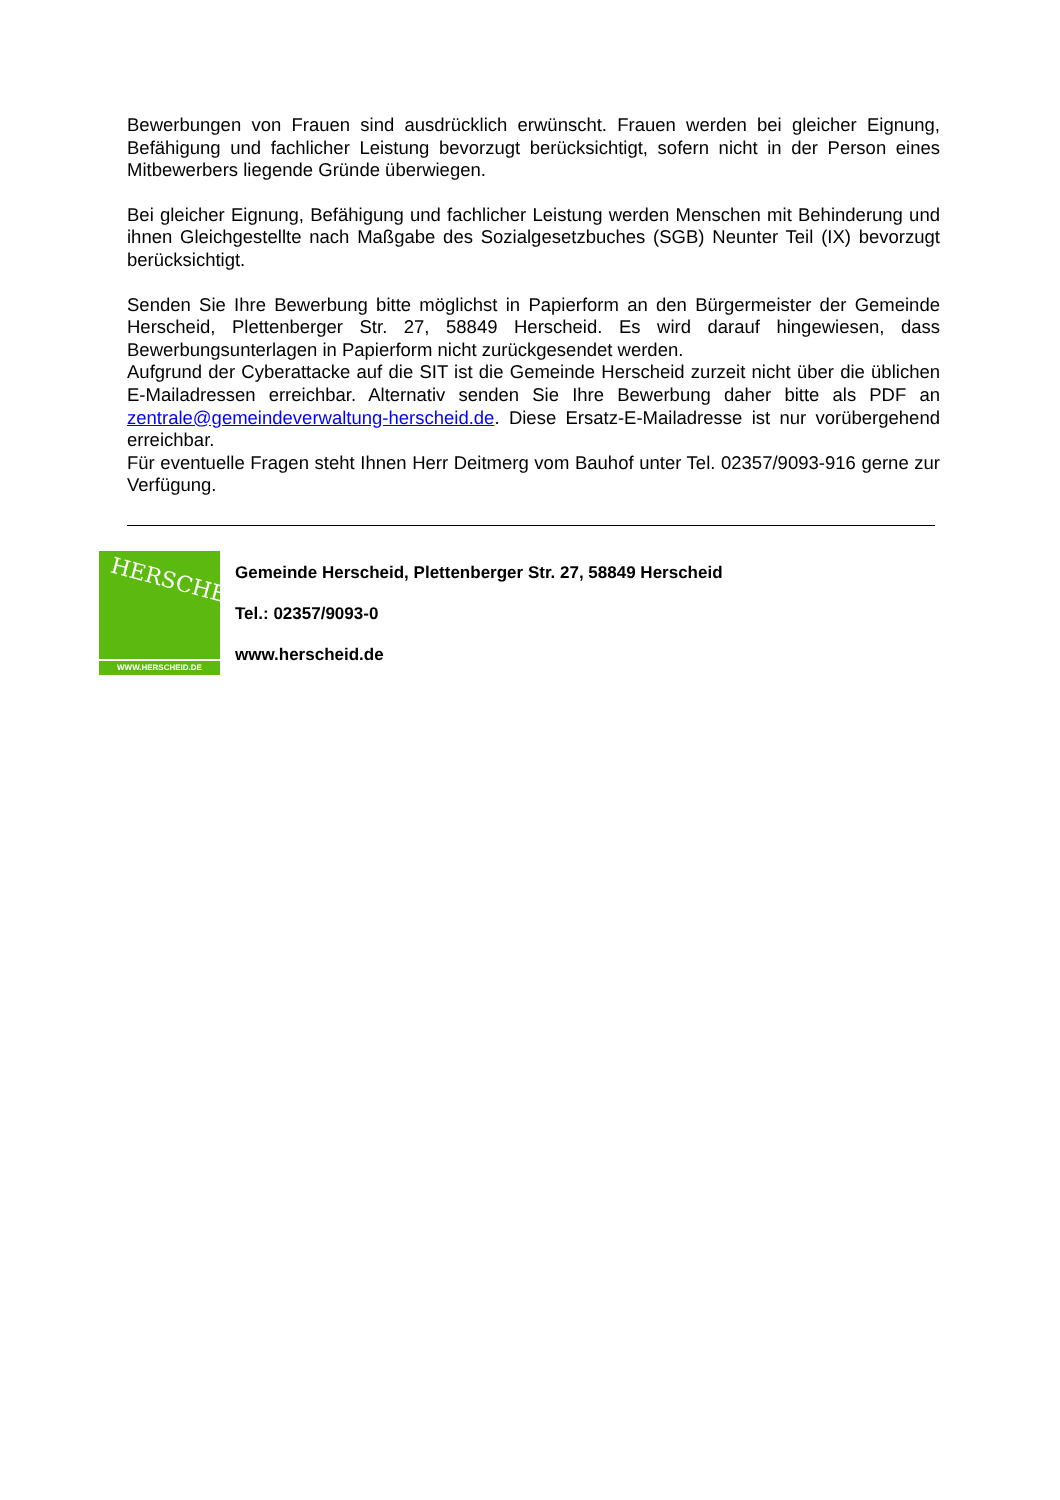Bewerbungen von Frauen sind ausdrücklich erwünscht. Frauen werden bei gleicher Eignung, Befähigung und fachlicher Leistung bevorzugt berücksichtigt, sofern nicht in der Person eines Mitbewerbers liegende Gründe überwiegen.
Bei gleicher Eignung, Befähigung und fachlicher Leistung werden Menschen mit Behinderung und ihnen Gleichgestellte nach Maßgabe des Sozialgesetzbuches (SGB) Neunter Teil (IX) bevorzugt berücksichtigt.
Senden Sie Ihre Bewerbung bitte möglichst in Papierform an den Bürgermeister der Gemeinde Herscheid, Plettenberger Str. 27, 58849 Herscheid. Es wird darauf hingewiesen, dass Bewerbungsunterlagen in Papierform nicht zurückgesendet werden.
Aufgrund der Cyberattacke auf die SIT ist die Gemeinde Herscheid zurzeit nicht über die üblichen E-Mailadressen erreichbar. Alternativ senden Sie Ihre Bewerbung daher bitte als PDF an zentrale@gemeindeverwaltung-herscheid.de. Diese Ersatz-E-Mailadresse ist nur vorübergehend erreichbar.
Für eventuelle Fragen steht Ihnen Herr Deitmerg vom Bauhof unter Tel. 02357/9093-916 gerne zur Verfügung.
HERSCHEID
WWW.HERSCHEID.DE
Gemeinde Herscheid, Plettenberger Str. 27, 58849 Herscheid
Tel.: 02357/9093-0
www.herscheid.de